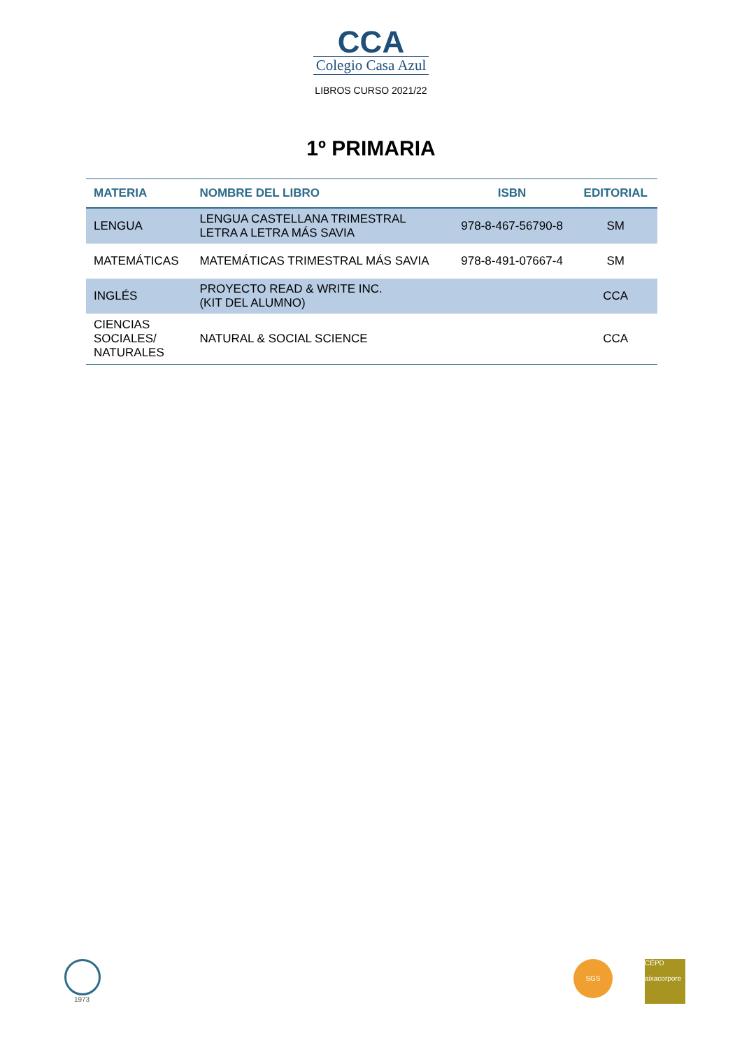CCA
Colegio Casa Azul
LIBROS CURSO 2021/22
1º PRIMARIA
| MATERIA | NOMBRE DEL LIBRO | ISBN | EDITORIAL |
| --- | --- | --- | --- |
| LENGUA | LENGUA CASTELLANA TRIMESTRAL LETRA A LETRA MÁS SAVIA | 978-8-467-56790-8 | SM |
| MATEMÁTICAS | MATEMÁTICAS TRIMESTRAL MÁS SAVIA | 978-8-491-07667-4 | SM |
| INGLÉS | PROYECTO READ & WRITE INC. (KIT DEL ALUMNO) | | CCA |
| CIENCIAS SOCIALES/ NATURALES | NATURAL & SOCIAL SCIENCE | | CCA |
1973 SGS
CÉPD
aixacorpore